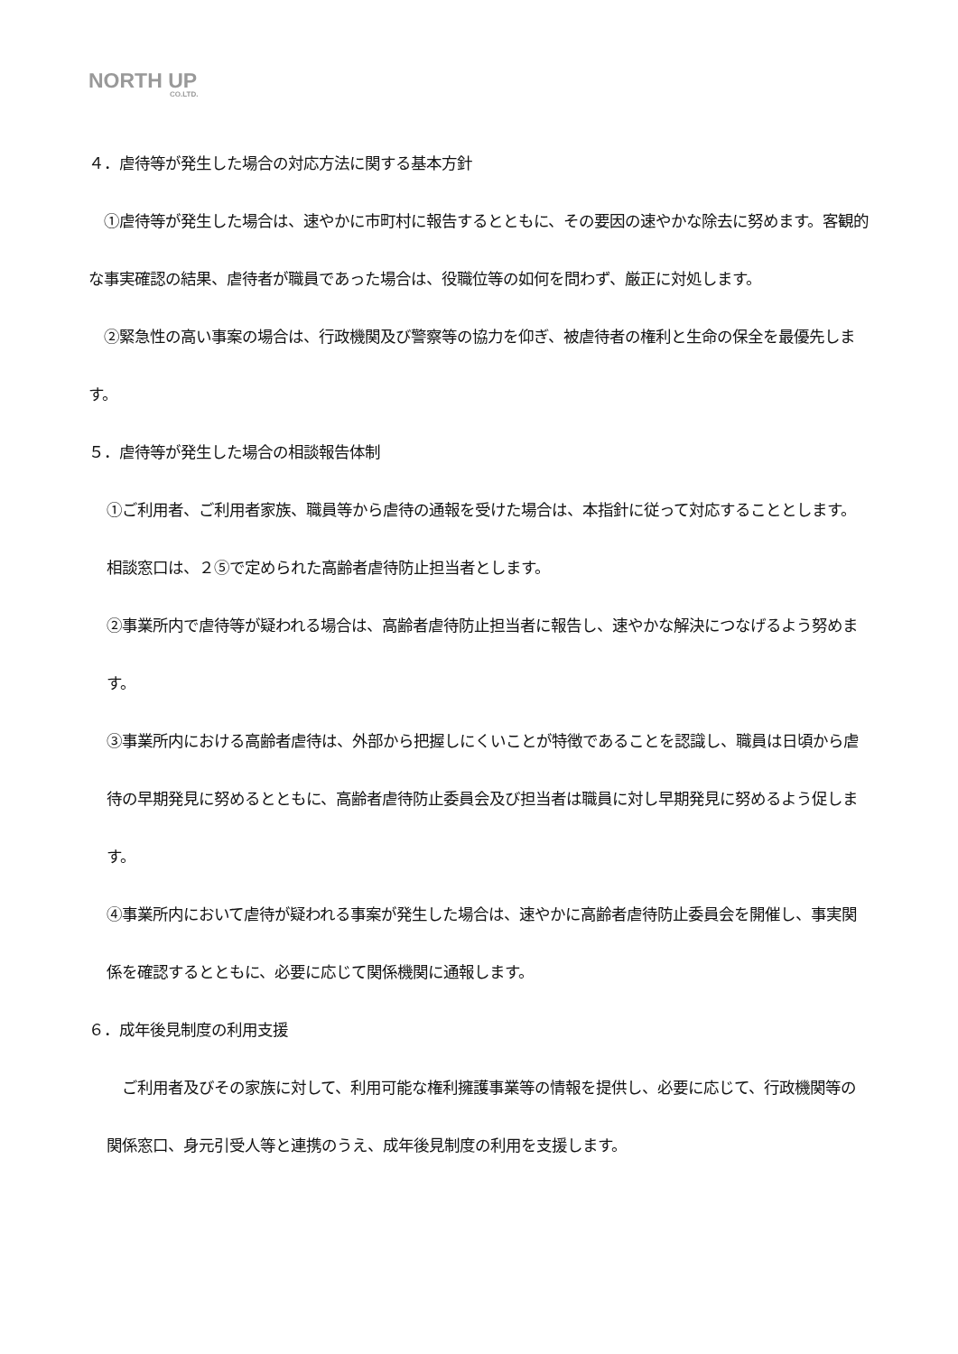NORTH UP
CO.LTD.
４．虐待等が発生した場合の対応方法に関する基本方針
　①虐待等が発生した場合は、速やかに市町村に報告するとともに、その要因の速やかな除去に努めます。客観的な事実確認の結果、虐待者が職員であった場合は、役職位等の如何を問わず、厳正に対処します。
　②緊急性の高い事案の場合は、行政機関及び警察等の協力を仰ぎ、被虐待者の権利と生命の保全を最優先します。
５．虐待等が発生した場合の相談報告体制
①ご利用者、ご利用者家族、職員等から虐待の通報を受けた場合は、本指針に従って対応することとします。相談窓口は、２⑤で定められた高齢者虐待防止担当者とします。
②事業所内で虐待等が疑われる場合は、高齢者虐待防止担当者に報告し、速やかな解決につなげるよう努めます。
③事業所内における高齢者虐待は、外部から把握しにくいことが特徴であることを認識し、職員は日頃から虐待の早期発見に努めるとともに、高齢者虐待防止委員会及び担当者は職員に対し早期発見に努めるよう促します。
④事業所内において虐待が疑われる事案が発生した場合は、速やかに高齢者虐待防止委員会を開催し、事実関係を確認するとともに、必要に応じて関係機関に通報します。
６．成年後見制度の利用支援
　ご利用者及びその家族に対して、利用可能な権利擁護事業等の情報を提供し、必要に応じて、行政機関等の関係窓口、身元引受人等と連携のうえ、成年後見制度の利用を支援します。